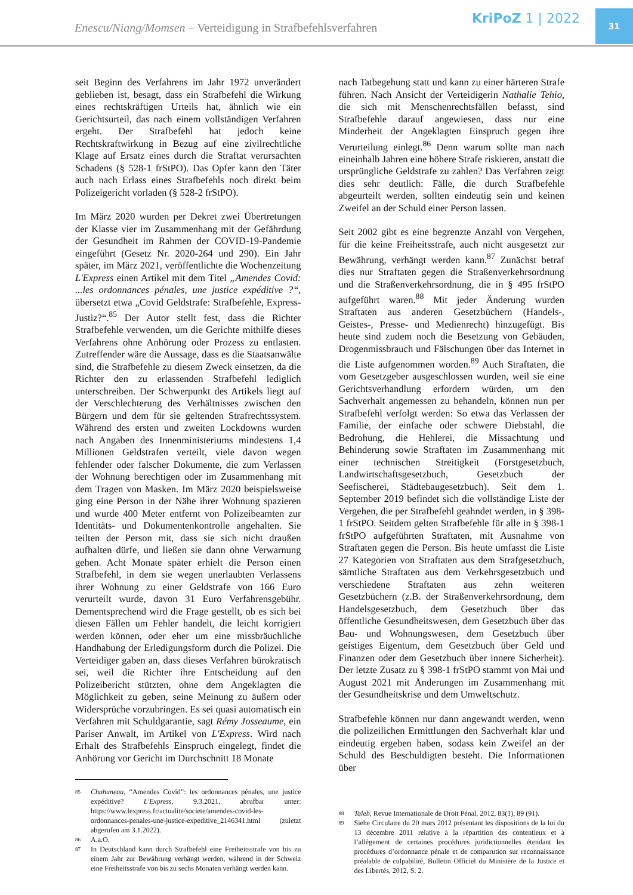Enescu/Niang/Momsen – Verteidigung in Strafbefehlsverfahren
KriPoZ 1 | 2022
31
seit Beginn des Verfahrens im Jahr 1972 unverändert geblieben ist, besagt, dass ein Strafbefehl die Wirkung eines rechtskräftigen Urteils hat, ähnlich wie ein Gerichtsurteil, das nach einem vollständigen Verfahren ergeht. Der Strafbefehl hat jedoch keine Rechtskraftwirkung in Bezug auf eine zivilrechtliche Klage auf Ersatz eines durch die Straftat verursachten Schadens (§ 528-1 frStPO). Das Opfer kann den Täter auch nach Erlass eines Strafbefehls noch direkt beim Polizeigericht vorladen (§ 528-2 frStPO).
Im März 2020 wurden per Dekret zwei Übertretungen der Klasse vier im Zusammenhang mit der Gefährdung der Gesundheit im Rahmen der COVID-19-Pandemie eingeführt (Gesetz Nr. 2020-264 und 290). Ein Jahr später, im März 2021, veröffentlichte die Wochenzeitung L'Express einen Artikel mit dem Titel „Amendes Covid: ...les ordonnances pénales, une justice expéditive ?“, übersetzt etwa „Covid Geldstrafe: Strafbefehle, Express-Justiz?“.<sup>85</sup> Der Autor stellt fest, dass die Richter Strafbefehle verwenden, um die Gerichte mithilfe dieses Verfahrens ohne Anhörung oder Prozess zu entlasten. Zutreffender wäre die Aussage, dass es die Staatsanwälte sind, die Strafbefehle zu diesem Zweck einsetzen, da die Richter den zu erlassenden Strafbefehl lediglich unterschreiben. Der Schwerpunkt des Artikels liegt auf der Verschlechterung des Verhältnisses zwischen den Bürgern und dem für sie geltenden Strafrechtssystem. Während des ersten und zweiten Lockdowns wurden nach Angaben des Innenministeriums mindestens 1,4 Millionen Geldstrafen verteilt, viele davon wegen fehlender oder falscher Dokumente, die zum Verlassen der Wohnung berechtigen oder im Zusammenhang mit dem Tragen von Masken. Im März 2020 beispielsweise ging eine Person in der Nähe ihrer Wohnung spazieren und wurde 400 Meter entfernt von Polizeibeamten zur Identitäts- und Dokumentenkontrolle angehalten. Sie teilten der Person mit, dass sie sich nicht draußen aufhalten dürfe, und ließen sie dann ohne Verwarnung gehen. Acht Monate später erhielt die Person einen Strafbefehl, in dem sie wegen unerlaubten Verlassens ihrer Wohnung zu einer Geldstrafe von 166 Euro verurteilt wurde, davon 31 Euro Verfahrensgebühr. Dementsprechend wird die Frage gestellt, ob es sich bei diesen Fällen um Fehler handelt, die leicht korrigiert werden können, oder eher um eine missbräuchliche Handhabung der Erledigungsform durch die Polizei. Die Verteidiger gaben an, dass dieses Verfahren bürokratisch sei, weil die Richter ihre Entscheidung auf den Polizeibericht stützten, ohne dem Angeklagten die Möglichkeit zu geben, seine Meinung zu äußern oder Widersprüche vorzubringen. Es sei quasi automatisch ein Verfahren mit Schuldgarantie, sagt Rémy Josseaume, ein Pariser Anwalt, im Artikel von L'Express. Wird nach Erhalt des Strafbefehls Einspruch eingelegt, findet die Anhörung vor Gericht im Durchschnitt 18 Monate
85
Chahuneau, “Amendes Covid”: les ordonnances pénales, une justice expéditive? L'Express, 9.3.2021, abrufbar unter: https://www.lexpress.fr/actualite/societe/amendes-covid-les-ordonnances-penales-une-justice-expeditive_2146341.html (zuletzt abgerufen am 3.1.2022).
86
A.a.O.
87
In Deutschland kann durch Strafbefehl eine Freiheitsstrafe von bis zu einem Jahr zur Bewährung verhängt werden, während in der Schweiz eine Freiheitsstrafe von bis zu sechs Monaten verhängt werden kann.
nach Tatbegehung statt und kann zu einer härteren Strafe führen. Nach Ansicht der Verteidigerin Nathalie Tehio, die sich mit Menschenrechtsfällen befasst, sind Strafbefehle darauf angewiesen, dass nur eine Minderheit der Angeklagten Einspruch gegen ihre Verurteilung einlegt.<sup>86</sup> Denn warum sollte man nach eineinhalb Jahren eine höhere Strafe riskieren, anstatt die ursprüngliche Geldstrafe zu zahlen? Das Verfahren zeigt dies sehr deutlich: Fälle, die durch Strafbefehle abgeurteilt werden, sollten eindeutig sein und keinen Zweifel an der Schuld einer Person lassen.
Seit 2002 gibt es eine begrenzte Anzahl von Vergehen, für die keine Freiheitsstrafe, auch nicht ausgesetzt zur Bewährung, verhängt werden kann.<sup>87</sup> Zunächst betraf dies nur Straftaten gegen die Straßenverkehrsordnung und die Straßenverkehrsordnung, die in § 495 frStPO aufgeführt waren.<sup>88</sup> Mit jeder Änderung wurden Straftaten aus anderen Gesetzbüchern (Handels-, Geistes-, Presse- und Medienrecht) hinzugefügt. Bis heute sind zudem noch die Besetzung von Gebäuden, Drogenmissbrauch und Fälschungen über das Internet in die Liste aufgenommen worden.<sup>89</sup> Auch Straftaten, die vom Gesetzgeber ausgeschlossen wurden, weil sie eine Gerichtsverhandlung erfordern würden, um den Sachverhalt angemessen zu behandeln, können nun per Strafbefehl verfolgt werden: So etwa das Verlassen der Familie, der einfache oder schwere Diebstahl, die Bedrohung, die Hehlerei, die Missachtung und Behinderung sowie Straftaten im Zusammenhang mit einer technischen Streitigkeit (Forstgesetzbuch, Landwirtschaftsgesetzbuch, Gesetzbuch der Seefischerei, Städtebaugesetzbuch). Seit dem 1. September 2019 befindet sich die vollständige Liste der Vergehen, die per Strafbefehl geahndet werden, in § 398-1 frStPO. Seitdem gelten Strafbefehle für alle in § 398-1 frStPO aufgeführten Straftaten, mit Ausnahme von Straftaten gegen die Person. Bis heute umfasst die Liste 27 Kategorien von Straftaten aus dem Strafgesetzbuch, sämtliche Straftaten aus dem Verkehrsgesetzbuch und verschiedene Straftaten aus zehn weiteren Gesetzbüchern (z.B. der Straßenverkehrsordnung, dem Handelsgesetzbuch, dem Gesetzbuch über das öffentliche Gesundheitswesen, dem Gesetzbuch über das Bau- und Wohnungswesen, dem Gesetzbuch über geistiges Eigentum, dem Gesetzbuch über Geld und Finanzen oder dem Gesetzbuch über innere Sicherheit). Der letzte Zusatz zu § 398-1 frStPO stammt von Mai und August 2021 mit Änderungen im Zusammenhang mit der Gesundheitskrise und dem Umweltschutz.
Strafbefehle können nur dann angewandt werden, wenn die polizeilichen Ermittlungen den Sachverhalt klar und eindeutig ergeben haben, sodass kein Zweifel an der Schuld des Beschuldigten besteht. Die Informationen über
88
Taleb, Revue Internationale de Droit Pénal, 2012, 83(1), 89 (91).
89
Siehe Circulaire du 20 mars 2012 présentant les dispositions de la loi du 13 décembre 2011 relative à la répartition des contentieux et à l’allègement de certaines procédures juridictionnelles étendant les procédures d’ordonnance pénale et de comparution sur reconnaissance préalable de culpabilité, Bulletin Officiel du Ministère de la Justice et des Libertés, 2012, S. 2.